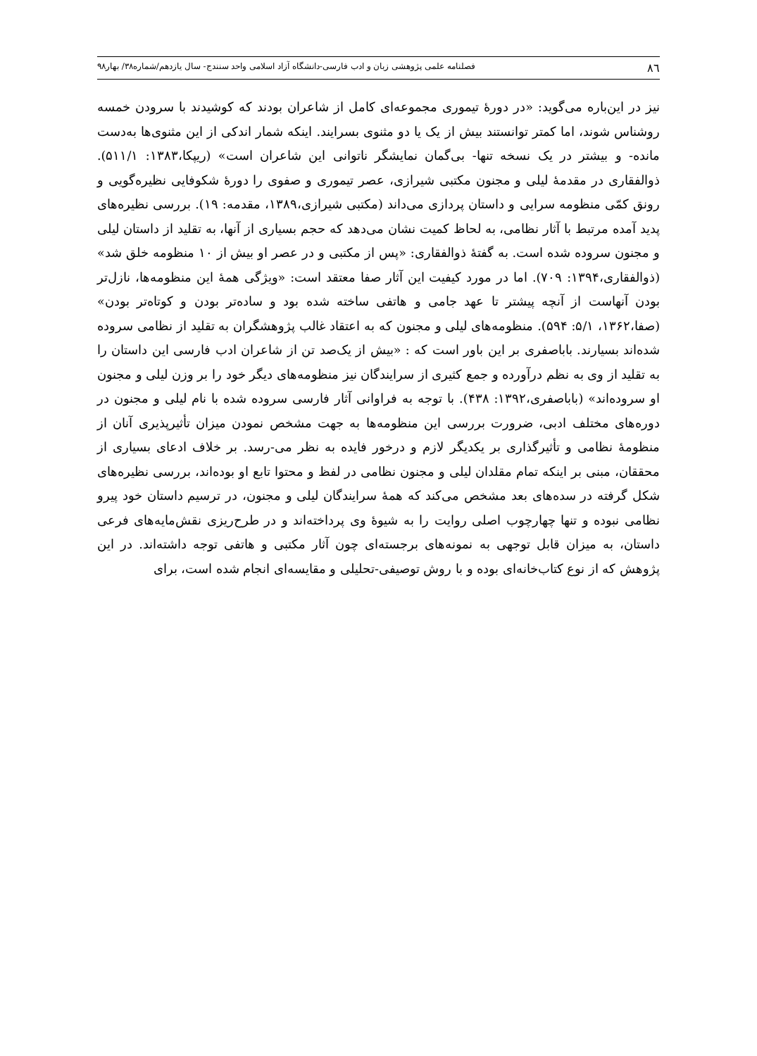۸٦ فصلنامه علمی پژوهشی زبان و ادب فارسی-دانشگاه آزاد اسلامی واحد سنندج- سال یازدهم/شماره۳۸/ بهار۹۸
نیز در این‌باره می‌گوید: «در دورهٔ تیموری مجموعه‌ای کامل از شاعران بودند که کوشیدند با سرودن خمسه روشناس شوند، اما کمتر توانستند بیش از یک یا دو مثنوی بسرایند. اینکه شمار اندکی از این مثنوی‌ها به‌دست مانده- و بیشتر در یک نسخه تنها- بی‌گمان نمایشگر ناتوانی این شاعران است» (ریپکا،۱۳۸۳: ۵۱۱/۱). ذوالفقاری در مقدمهٔ لیلی و مجنون مکتبی شیرازی، عصر تیموری و صفوی را دورهٔ شکوفایی نظیره‌گویی و رونق کمّی منظومه سرایی و داستان پردازی می‌داند (مکتبی شیرازی،۱۳۸۹، مقدمه: ۱۹). بررسی نظیره‌های پدید آمده مرتبط با آثار نظامی، به لحاظ کمیت نشان می‌دهد که حجم بسیاری از آنها، به تقلید از داستان لیلی و مجنون سروده شده است. به گفتهٔ ذوالفقاری: «پس از مکتبی و در عصر او بیش از ۱۰ منظومه خلق شد» (ذوالفقاری،۱۳۹۴: ۷۰۹). اما در مورد کیفیت این آثار صفا معتقد است: «ویژگی همهٔ این منظومه‌ها، نازل‌تر بودن آنهاست از آنچه پیشتر تا عهد جامی و هاتفی ساخته شده بود و ساده‌تر بودن و کوتاه‌تر بودن» (صفا،۱۳۶۲، ۵/۱: ۵۹۴). منظومه‌های لیلی و مجنون که به اعتقاد غالب پژوهشگران به تقلید از نظامی سروده شده‌اند بسیارند. باباصفری بر این باور است که : «بیش از یک‌صد تن از شاعران ادب فارسی این داستان را به تقلید از وی به نظم درآورده و جمع کثیری از سرایندگان نیز منظومه‌های دیگر خود را بر وزن لیلی و مجنون او سروده‌اند» (باباصفری،۱۳۹۲: ۴۳۸). با توجه به فراوانی آثار فارسی سروده شده با نام لیلی و مجنون در دوره‌های مختلف ادبی، ضرورت بررسی این منظومه‌ها به جهت مشخص نمودن میزان تأثیرپذیری آنان از منظومهٔ نظامی و تأثیرگذاری بر یکدیگر لازم و درخور فایده به نظر می-رسد. بر خلاف ادعای بسیاری از محققان، مبنی بر اینکه تمام مقلدان لیلی و مجنون نظامی در لفظ و محتوا تابع او بوده‌اند، بررسی نظیره‌های شکل گرفته در سده‌های بعد مشخص می‌کند که همهٔ سرایندگان لیلی و مجنون، در ترسیم داستان خود پیرو نظامی نبوده و تنها چهارچوب اصلی روایت را به شیوهٔ وی پرداخته‌اند و در طرح‌ریزی نقش‌مایه‌های فرعی داستان، به میزان قابل توجهی به نمونه‌های برجسته‌ای چون آثار مکتبی و هاتفی توجه داشته‌اند. در این پژوهش که از نوع کتاب‌خانه‌ای بوده و با روش توصیفی-تحلیلی و مقایسه‌ای انجام شده است، برای